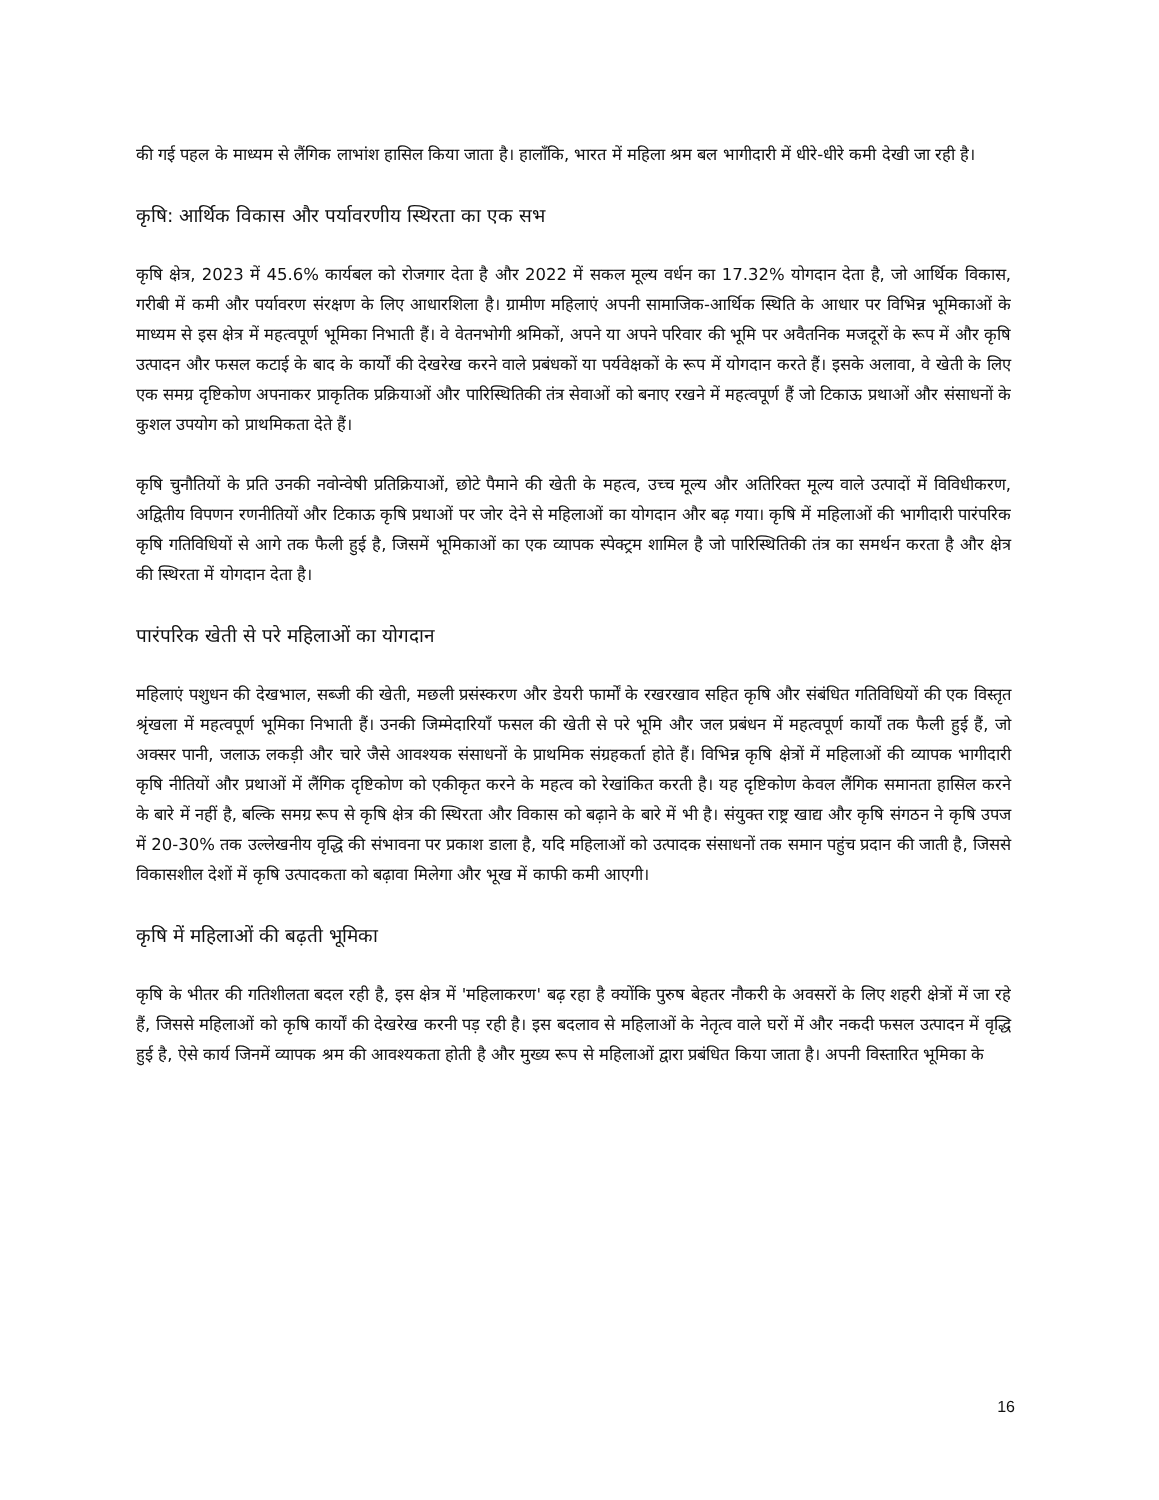की गई पहल के माध्यम से लैंगिक लाभांश हासिल किया जाता है। हालाँकि, भारत में महिला श्रम बल भागीदारी में धीरे-धीरे कमी देखी जा रही है।
कृषि: आर्थिक विकास और पर्यावरणीय स्थिरता का एक सभ
कृषि क्षेत्र, 2023 में 45.6% कार्यबल को रोजगार देता है और 2022 में सकल मूल्य वर्धन का 17.32% योगदान देता है, जो आर्थिक विकास, गरीबी में कमी और पर्यावरण संरक्षण के लिए आधारशिला है। ग्रामीण महिलाएं अपनी सामाजिक-आर्थिक स्थिति के आधार पर विभिन्न भूमिकाओं के माध्यम से इस क्षेत्र में महत्वपूर्ण भूमिका निभाती हैं। वे वेतनभोगी श्रमिकों, अपने या अपने परिवार की भूमि पर अवैतनिक मजदूरों के रूप में और कृषि उत्पादन और फसल कटाई के बाद के कार्यों की देखरेख करने वाले प्रबंधकों या पर्यवेक्षकों के रूप में योगदान करते हैं। इसके अलावा, वे खेती के लिए एक समग्र दृष्टिकोण अपनाकर प्राकृतिक प्रक्रियाओं और पारिस्थितिकी तंत्र सेवाओं को बनाए रखने में महत्वपूर्ण हैं जो टिकाऊ प्रथाओं और संसाधनों के कुशल उपयोग को प्राथमिकता देते हैं।
कृषि चुनौतियों के प्रति उनकी नवोन्वेषी प्रतिक्रियाओं, छोटे पैमाने की खेती के महत्व, उच्च मूल्य और अतिरिक्त मूल्य वाले उत्पादों में विविधीकरण, अद्वितीय विपणन रणनीतियों और टिकाऊ कृषि प्रथाओं पर जोर देने से महिलाओं का योगदान और बढ़ गया। कृषि में महिलाओं की भागीदारी पारंपरिक कृषि गतिविधियों से आगे तक फैली हुई है, जिसमें भूमिकाओं का एक व्यापक स्पेक्ट्रम शामिल है जो पारिस्थितिकी तंत्र का समर्थन करता है और क्षेत्र की स्थिरता में योगदान देता है।
पारंपरिक खेती से परे महिलाओं का योगदान
महिलाएं पशुधन की देखभाल, सब्जी की खेती, मछली प्रसंस्करण और डेयरी फार्मों के रखरखाव सहित कृषि और संबंधित गतिविधियों की एक विस्तृत श्रृंखला में महत्वपूर्ण भूमिका निभाती हैं। उनकी जिम्मेदारियाँ फसल की खेती से परे भूमि और जल प्रबंधन में महत्वपूर्ण कार्यों तक फैली हुई हैं, जो अक्सर पानी, जलाऊ लकड़ी और चारे जैसे आवश्यक संसाधनों के प्राथमिक संग्रहकर्ता होते हैं। विभिन्न कृषि क्षेत्रों में महिलाओं की व्यापक भागीदारी कृषि नीतियों और प्रथाओं में लैंगिक दृष्टिकोण को एकीकृत करने के महत्व को रेखांकित करती है। यह दृष्टिकोण केवल लैंगिक समानता हासिल करने के बारे में नहीं है, बल्कि समग्र रूप से कृषि क्षेत्र की स्थिरता और विकास को बढ़ाने के बारे में भी है। संयुक्त राष्ट्र खाद्य और कृषि संगठन ने कृषि उपज में 20-30% तक उल्लेखनीय वृद्धि की संभावना पर प्रकाश डाला है, यदि महिलाओं को उत्पादक संसाधनों तक समान पहुंच प्रदान की जाती है, जिससे विकासशील देशों में कृषि उत्पादकता को बढ़ावा मिलेगा और भूख में काफी कमी आएगी।
कृषि में महिलाओं की बढ़ती भूमिका
कृषि के भीतर की गतिशीलता बदल रही है, इस क्षेत्र में 'महिलाकरण' बढ़ रहा है क्योंकि पुरुष बेहतर नौकरी के अवसरों के लिए शहरी क्षेत्रों में जा रहे हैं, जिससे महिलाओं को कृषि कार्यों की देखरेख करनी पड़ रही है। इस बदलाव से महिलाओं के नेतृत्व वाले घरों में और नकदी फसल उत्पादन में वृद्धि हुई है, ऐसे कार्य जिनमें व्यापक श्रम की आवश्यकता होती है और मुख्य रूप से महिलाओं द्वारा प्रबंधित किया जाता है। अपनी विस्तारित भूमिका के
16